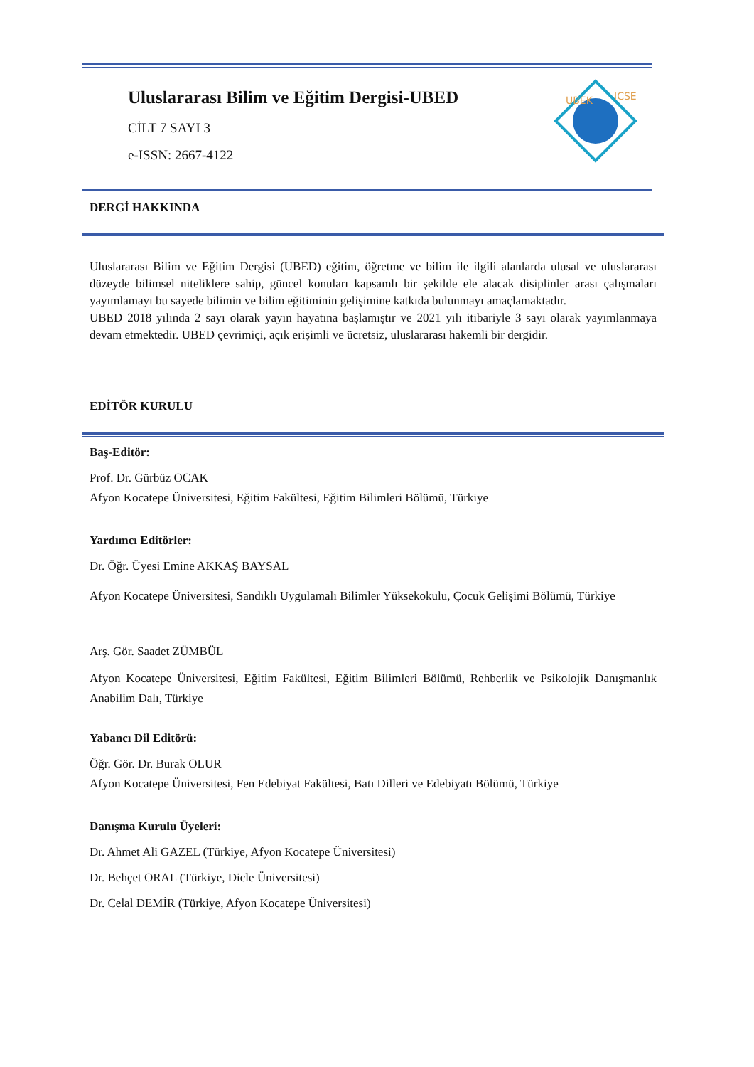Uluslararası Bilim ve Eğitim Dergisi-UBED
CİLT 7 SAYI 3
e-ISSN: 2667-4122
UBEK
ICSE
DERGİ HAKKINDA
Uluslararası Bilim ve Eğitim Dergisi (UBED) eğitim, öğretme ve bilim ile ilgili alanlarda ulusal ve uluslararası düzeyde bilimsel niteliklere sahip, güncel konuları kapsamlı bir şekilde ele alacak disiplinler arası çalışmaları yayımlamayı bu sayede bilimin ve bilim eğitiminin gelişimine katkıda bulunmayı amaçlamaktadır.
UBED 2018 yılında 2 sayı olarak yayın hayatına başlamıştır ve 2021 yılı itibariyle 3 sayı olarak yayımlanmaya devam etmektedir. UBED çevrimiçi, açık erişimli ve ücretsiz, uluslararası hakemli bir dergidir.
EDİTÖR KURULU
Baş-Editör:
Prof. Dr. Gürbüz OCAK
Afyon Kocatepe Üniversitesi, Eğitim Fakültesi, Eğitim Bilimleri Bölümü, Türkiye
Yardımcı Editörler:
Dr. Öğr. Üyesi Emine AKKAŞ BAYSAL
Afyon Kocatepe Üniversitesi, Sandıklı Uygulamalı Bilimler Yüksekokulu, Çocuk Gelişimi Bölümü, Türkiye
Arş. Gör. Saadet ZÜMBÜL
Afyon Kocatepe Üniversitesi, Eğitim Fakültesi, Eğitim Bilimleri Bölümü, Rehberlik ve Psikolojik Danışmanlık Anabilim Dalı, Türkiye
Yabancı Dil Editörü:
Öğr. Gör. Dr. Burak OLUR
Afyon Kocatepe Üniversitesi, Fen Edebiyat Fakültesi, Batı Dilleri ve Edebiyatı Bölümü, Türkiye
Danışma Kurulu Üyeleri:
Dr. Ahmet Ali GAZEL (Türkiye, Afyon Kocatepe Üniversitesi)
Dr. Behçet ORAL (Türkiye, Dicle Üniversitesi)
Dr. Celal DEMİR (Türkiye, Afyon Kocatepe Üniversitesi)